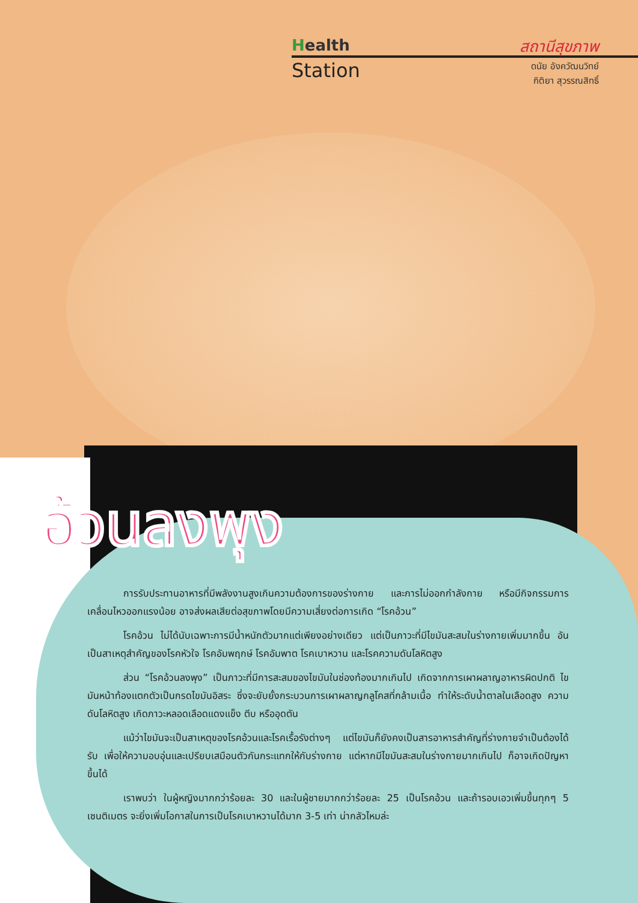Health
Station
สถานีสุขภาพ
ดนัย อังควัฒนวิทย์
กิติยา สุวรรณสิทธิ์
อ้วนลงพุง
การรับประทานอาหารที่มีพลังงานสูงเกินความต้องการของร่างกาย และการไม่ออกกำลังกาย หรือมีกิจกรรมการเคลื่อนไหวออกแรงน้อย อาจส่งผลเสียต่อสุขภาพโดยมีความเสี่ยงต่อการเกิด “โรคอ้วน”
โรคอ้วน ไม่ได้นับเฉพาะการมีน้ำหนักตัวมากแต่เพียงอย่างเดียว แต่เป็นภาวะที่มีไขมันสะสมในร่างกายเพิ่มมากขึ้น อันเป็นสาเหตุสำคัญของโรคหัวใจ โรคอัมพฤกษ์ โรคอัมพาต โรคเบาหวาน และโรคความดันโลหิตสูง
ส่วน “โรคอ้วนลงพุง” เป็นภาวะที่มีการสะสมของไขมันในช่องท้องมากเกินไป เกิดจากการเผาผลาญอาหารผิดปกติ ไขมันหน้าท้องแตกตัวเป็นกรดไขมันอิสระ ซึ่งจะยับยั้งกระบวนการเผาผลาญกลูโคสที่กล้ามเนื้อ ทำให้ระดับน้ำตาลในเลือดสูง ความดันโลหิตสูง เกิดภาวะหลอดเลือดแดงแข็ง ตีบ หรืออุดตัน
แม้ว่าไขมันจะเป็นสาเหตุของโรคอ้วนและโรคเรื้อรังต่างๆ แต่ไขมันก็ยังคงเป็นสารอาหารสำคัญที่ร่างกายจำเป็นต้องได้รับ เพื่อให้ความอบอุ่นและเปรียบเสมือนตัวกันกระแทกให้กับร่างกาย แต่หากมีไขมันสะสมในร่างกายมากเกินไป ก็อาจเกิดปัญหาขึ้นได้
เราพบว่า ในผู้หญิงมากกว่าร้อยละ 30 และในผู้ชายมากกว่าร้อยละ 25 เป็นโรคอ้วน และถ้ารอบเอวเพิ่มขึ้นทุกๆ 5 เซนติเมตร จะยิ่งเพิ่มโอกาสในการเป็นโรคเบาหวานได้มาก 3-5 เท่า น่ากลัวไหมล่ะ